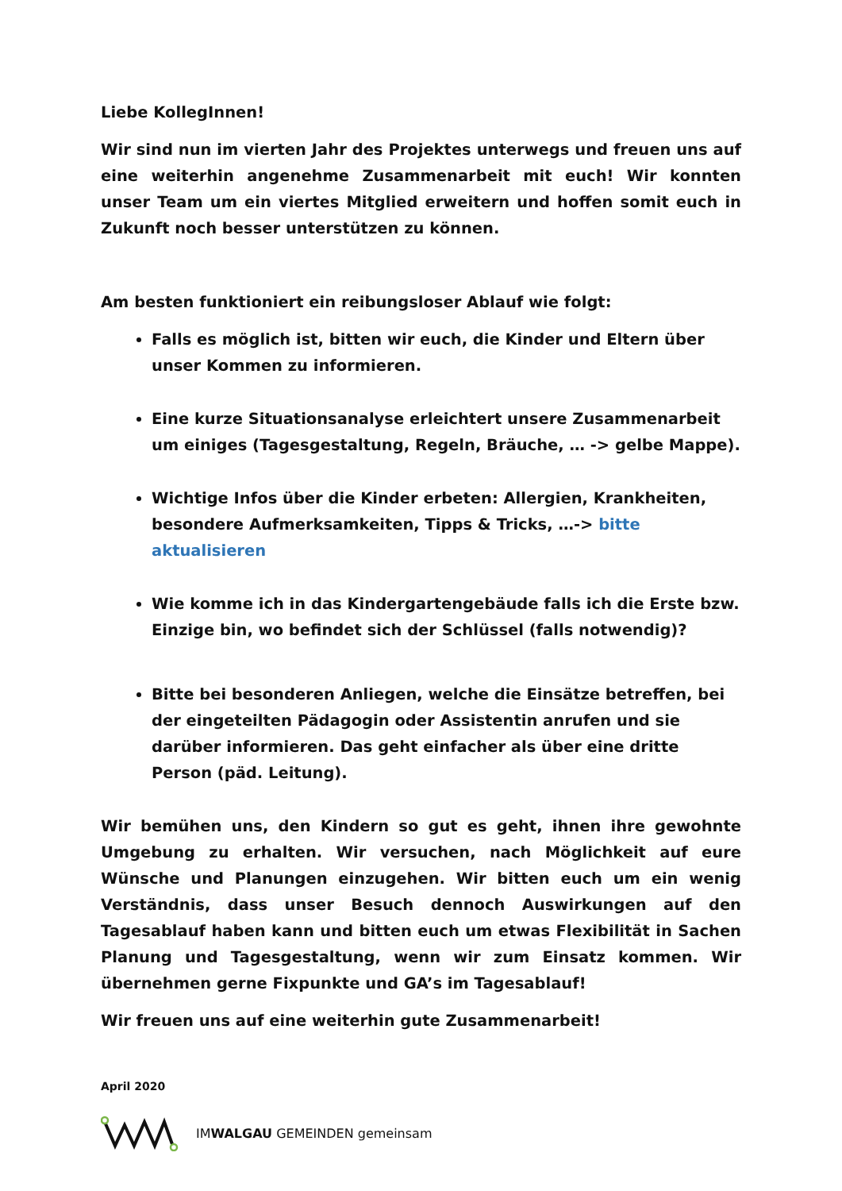Liebe KollegInnen!
Wir sind nun im vierten Jahr des Projektes unterwegs und freuen uns auf eine weiterhin angenehme Zusammenarbeit mit euch! Wir konnten unser Team um ein viertes Mitglied erweitern und hoffen somit euch in Zukunft noch besser unterstützen zu können.
Am besten funktioniert ein reibungsloser Ablauf wie folgt:
Falls es möglich ist, bitten wir euch, die Kinder und Eltern über unser Kommen zu informieren.
Eine kurze Situationsanalyse erleichtert unsere Zusammenarbeit um einiges (Tagesgestaltung, Regeln, Bräuche, … -> gelbe Mappe).
Wichtige Infos über die Kinder erbeten: Allergien, Krankheiten, besondere Aufmerksamkeiten, Tipps & Tricks, …-> bitte aktualisieren
Wie komme ich in das Kindergartengebäude falls ich die Erste bzw. Einzige bin, wo befindet sich der Schlüssel (falls notwendig)?
Bitte bei besonderen Anliegen, welche die Einsätze betreffen, bei der eingeteilten Pädagogin oder Assistentin anrufen und sie darüber informieren. Das geht einfacher als über eine dritte Person (päd. Leitung).
Wir bemühen uns, den Kindern so gut es geht, ihnen ihre gewohnte Umgebung zu erhalten. Wir versuchen, nach Möglichkeit auf eure Wünsche und Planungen einzugehen. Wir bitten euch um ein wenig Verständnis, dass unser Besuch dennoch Auswirkungen auf den Tagesablauf haben kann und bitten euch um etwas Flexibilität in Sachen Planung und Tagesgestaltung, wenn wir zum Einsatz kommen. Wir übernehmen gerne Fixpunkte und GA’s im Tagesablauf!
Wir freuen uns auf eine weiterhin gute Zusammenarbeit!
April 2020
IMWALGAU GEMEINDEN gemeinsam